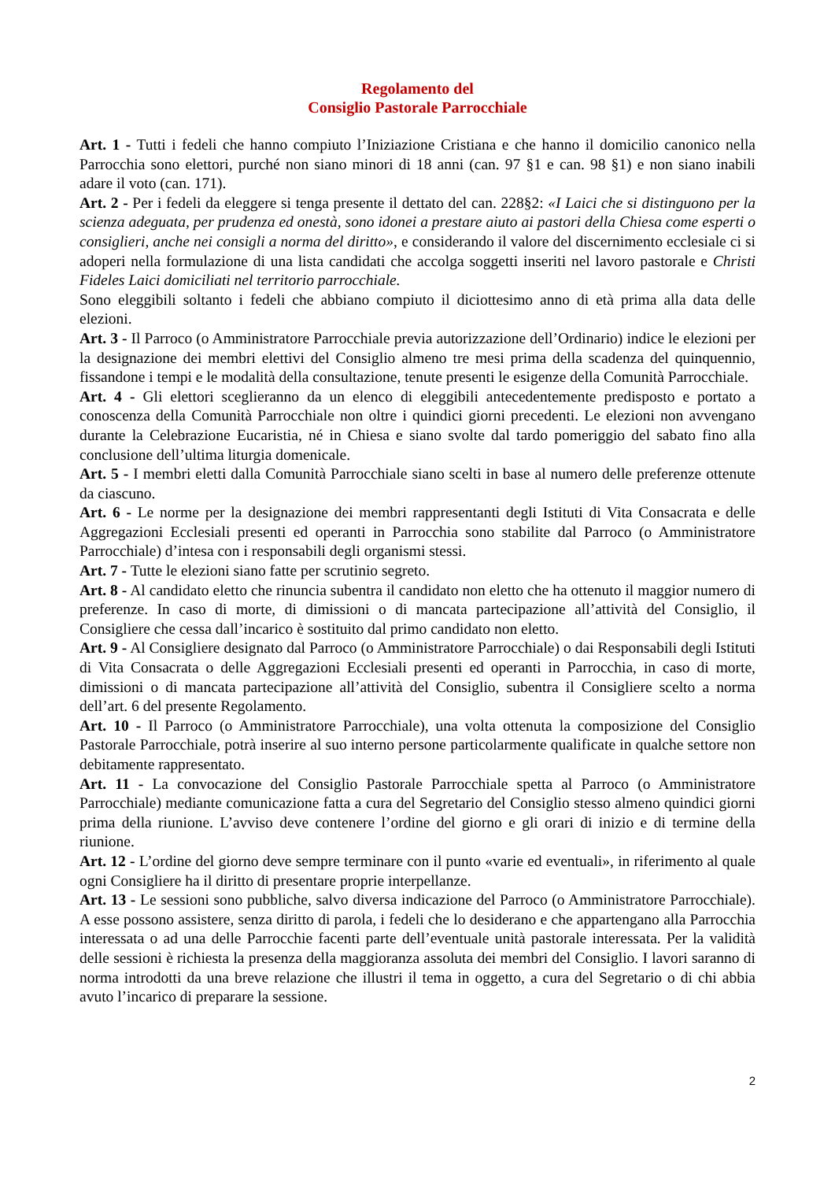Regolamento del
Consiglio Pastorale Parrocchiale
Art. 1 - Tutti i fedeli che hanno compiuto l’Iniziazione Cristiana e che hanno il domicilio canonico nella Parrocchia sono elettori, purché non siano minori di 18 anni (can. 97 §1 e can. 98 §1) e non siano inabili adare il voto (can. 171).
Art. 2 - Per i fedeli da eleggere si tenga presente il dettato del can. 228§2: «I Laici che si distinguono per la scienza adeguata, per prudenza ed onestà, sono idonei a prestare aiuto ai pastori della Chiesa come esperti o consiglieri, anche nei consigli a norma del diritto», e considerando il valore del discernimento ecclesiale ci si adoperi nella formulazione di una lista candidati che accolga soggetti inseriti nel lavoro pastorale e Christi Fideles Laici domiciliati nel territorio parrocchiale.
Sono eleggibili soltanto i fedeli che abbiano compiuto il diciottesimo anno di età prima alla data delle elezioni.
Art. 3 - Il Parroco (o Amministratore Parrocchiale previa autorizzazione dell’Ordinario) indice le elezioni per la designazione dei membri elettivi del Consiglio almeno tre mesi prima della scadenza del quinquennio, fissandone i tempi e le modalità della consultazione, tenute presenti le esigenze della Comunità Parrocchiale.
Art. 4 - Gli elettori sceglieranno da un elenco di eleggibili antecedentemente predisposto e portato a conoscenza della Comunità Parrocchiale non oltre i quindici giorni precedenti. Le elezioni non avvengano durante la Celebrazione Eucaristia, né in Chiesa e siano svolte dal tardo pomeriggio del sabato fino alla conclusione dell’ultima liturgia domenicale.
Art. 5 - I membri eletti dalla Comunità Parrocchiale siano scelti in base al numero delle preferenze ottenute da ciascuno.
Art. 6 - Le norme per la designazione dei membri rappresentanti degli Istituti di Vita Consacrata e delle Aggregazioni Ecclesiali presenti ed operanti in Parrocchia sono stabilite dal Parroco (o Amministratore Parrocchiale) d’intesa con i responsabili degli organismi stessi.
Art. 7 - Tutte le elezioni siano fatte per scrutinio segreto.
Art. 8 - Al candidato eletto che rinuncia subentra il candidato non eletto che ha ottenuto il maggior numero di preferenze. In caso di morte, di dimissioni o di mancata partecipazione all’attività del Consiglio, il Consigliere che cessa dall’incarico è sostituito dal primo candidato non eletto.
Art. 9 - Al Consigliere designato dal Parroco (o Amministratore Parrocchiale) o dai Responsabili degli Istituti di Vita Consacrata o delle Aggregazioni Ecclesiali presenti ed operanti in Parrocchia, in caso di morte, dimissioni o di mancata partecipazione all’attività del Consiglio, subentra il Consigliere scelto a norma dell’art. 6 del presente Regolamento.
Art. 10 - Il Parroco (o Amministratore Parrocchiale), una volta ottenuta la composizione del Consiglio Pastorale Parrocchiale, potrà inserire al suo interno persone particolarmente qualificate in qualche settore non debitamente rappresentato.
Art. 11 - La convocazione del Consiglio Pastorale Parrocchiale spetta al Parroco (o Amministratore Parrocchiale) mediante comunicazione fatta a cura del Segretario del Consiglio stesso almeno quindici giorni prima della riunione. L’avviso deve contenere l’ordine del giorno e gli orari di inizio e di termine della riunione.
Art. 12 - L’ordine del giorno deve sempre terminare con il punto «varie ed eventuali», in riferimento al quale ogni Consigliere ha il diritto di presentare proprie interpellanze.
Art. 13 - Le sessioni sono pubbliche, salvo diversa indicazione del Parroco (o Amministratore Parrocchiale). A esse possono assistere, senza diritto di parola, i fedeli che lo desiderano e che appartengano alla Parrocchia interessata o ad una delle Parrocchie facenti parte dell’eventuale unità pastorale interessata. Per la validità delle sessioni è richiesta la presenza della maggioranza assoluta dei membri del Consiglio. I lavori saranno di norma introdotti da una breve relazione che illustri il tema in oggetto, a cura del Segretario o di chi abbia avuto l’incarico di preparare la sessione.
2